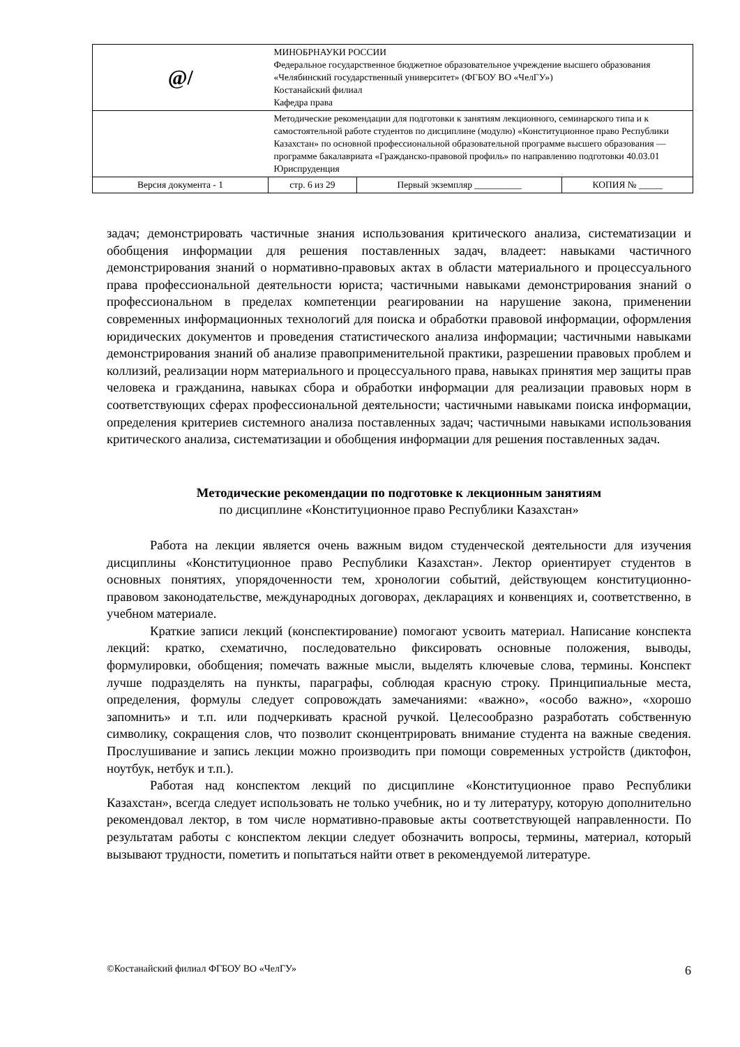| @/ | МИНОБРНАУКИ РОССИИ Федеральное государственное бюджетное образовательное учреждение высшего образования «Челябинский государственный университет» (ФГБОУ ВО «ЧелГУ») Костанайский филиал Кафедра права | | |
| | Методические рекомендации для подготовки к занятиям лекционного, семинарского типа и к самостоятельной работе студентов по дисциплине (модулю) «Конституционное право Республики Казахстан» по основной профессиональной образовательной программе высшего образования — программе бакалавриата «Гражданско-правовой профиль» по направлению подготовки 40.03.01 Юриспруденция | | |
| Версия документа - 1 | стр. 6 из 29 | Первый экземпляр __________ | КОПИЯ № _____ |
задач; демонстрировать частичные знания использования критического анализа, систематизации и обобщения информации для решения поставленных задач, владеет: навыками частичного демонстрирования знаний о нормативно-правовых актах в области материального и процессуального права профессиональной деятельности юриста; частичными навыками демонстрирования знаний о профессиональном в пределах компетенции реагировании на нарушение закона, применении современных информационных технологий для поиска и обработки правовой информации, оформления юридических документов и проведения статистического анализа информации; частичными навыками демонстрирования знаний об анализе правоприменительной практики, разрешении правовых проблем и коллизий, реализации норм материального и процессуального права, навыках принятия мер защиты прав человека и гражданина, навыках сбора и обработки информации для реализации правовых норм в соответствующих сферах профессиональной деятельности; частичными навыками поиска информации, определения критериев системного анализа поставленных задач; частичными навыками использования критического анализа, систематизации и обобщения информации для решения поставленных задач.
Методические рекомендации по подготовке к лекционным занятиям
по дисциплине «Конституционное право Республики Казахстан»
Работа на лекции является очень важным видом студенческой деятельности для изучения дисциплины «Конституционное право Республики Казахстан». Лектор ориентирует студентов в основных понятиях, упорядоченности тем, хронологии событий, действующем конституционно-правовом законодательстве, международных договорах, декларациях и конвенциях и, соответственно, в учебном материале.
Краткие записи лекций (конспектирование) помогают усвоить материал. Написание конспекта лекций: кратко, схематично, последовательно фиксировать основные положения, выводы, формулировки, обобщения; помечать важные мысли, выделять ключевые слова, термины. Конспект лучше подразделять на пункты, параграфы, соблюдая красную строку. Принципиальные места, определения, формулы следует сопровождать замечаниями: «важно», «особо важно», «хорошо запомнить» и т.п. или подчеркивать красной ручкой. Целесообразно разработать собственную символику, сокращения слов, что позволит сконцентрировать внимание студента на важные сведения. Прослушивание и запись лекции можно производить при помощи современных устройств (диктофон, ноутбук, нетбук и т.п.).
Работая над конспектом лекций по дисциплине «Конституционное право Республики Казахстан», всегда следует использовать не только учебник, но и ту литературу, которую дополнительно рекомендовал лектор, в том числе нормативно-правовые акты соответствующей направленности. По результатам работы с конспектом лекции следует обозначить вопросы, термины, материал, который вызывают трудности, пометить и попытаться найти ответ в рекомендуемой литературе.
©Костанайский филиал ФГБОУ ВО «ЧелГУ» 6